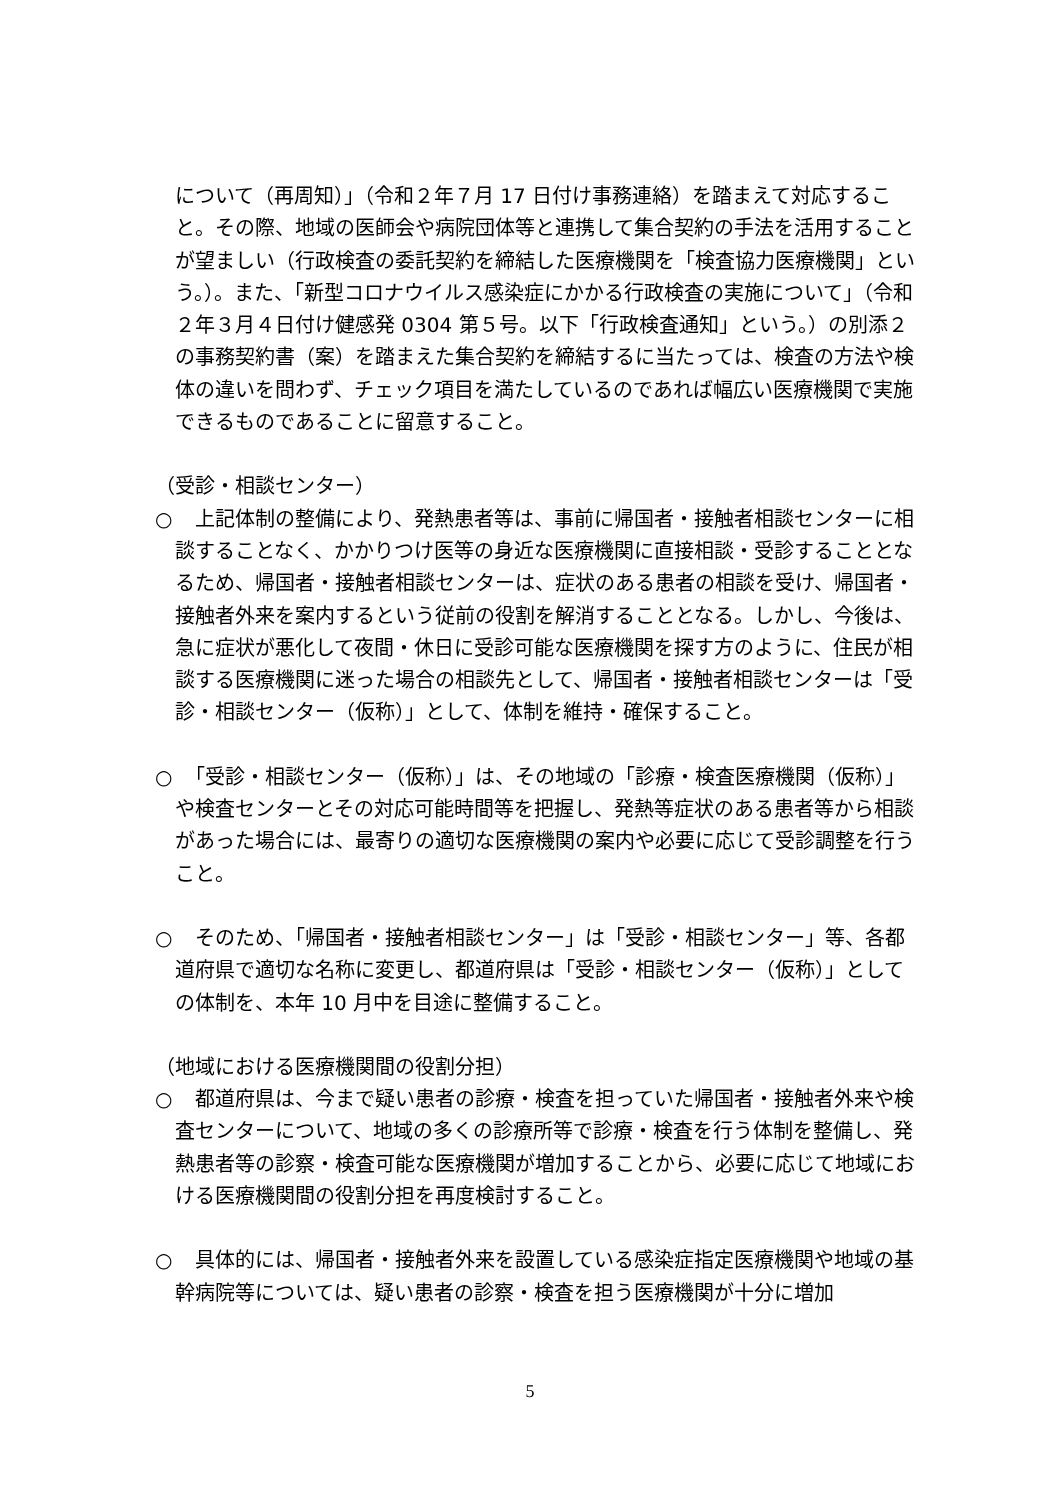について（再周知）」（令和２年７月 17 日付け事務連絡）を踏まえて対応すること。その際、地域の医師会や病院団体等と連携して集合契約の手法を活用することが望ましい（行政検査の委託契約を締結した医療機関を「検査協力医療機関」という。）。また、「新型コロナウイルス感染症にかかる行政検査の実施について」（令和２年３月４日付け健感発 0304 第５号。以下「行政検査通知」という。）の別添２の事務契約書（案）を踏まえた集合契約を締結するに当たっては、検査の方法や検体の違いを問わず、チェック項目を満たしているのであれば幅広い医療機関で実施できるものであることに留意すること。
（受診・相談センター）
○ 　上記体制の整備により、発熱患者等は、事前に帰国者・接触者相談センターに相談することなく、かかりつけ医等の身近な医療機関に直接相談・受診することとなるため、帰国者・接触者相談センターは、症状のある患者の相談を受け、帰国者・接触者外来を案内するという従前の役割を解消することとなる。しかし、今後は、急に症状が悪化して夜間・休日に受診可能な医療機関を探す方のように、住民が相談する医療機関に迷った場合の相談先として、帰国者・接触者相談センターは「受診・相談センター（仮称）」として、体制を維持・確保すること。
○ 　「受診・相談センター（仮称）」は、その地域の「診療・検査医療機関（仮称）」や検査センターとその対応可能時間等を把握し、発熱等症状のある患者等から相談があった場合には、最寄りの適切な医療機関の案内や必要に応じて受診調整を行うこと。
○ 　そのため、「帰国者・接触者相談センター」は「受診・相談センター」等、各都道府県で適切な名称に変更し、都道府県は「受診・相談センター（仮称）」としての体制を、本年 10 月中を目途に整備すること。
（地域における医療機関間の役割分担）
○ 　都道府県は、今まで疑い患者の診療・検査を担っていた帰国者・接触者外来や検査センターについて、地域の多くの診療所等で診療・検査を行う体制を整備し、発熱患者等の診察・検査可能な医療機関が増加することから、必要に応じて地域における医療機関間の役割分担を再度検討すること。
○ 　具体的には、帰国者・接触者外来を設置している感染症指定医療機関や地域の基幹病院等については、疑い患者の診察・検査を担う医療機関が十分に増加
5